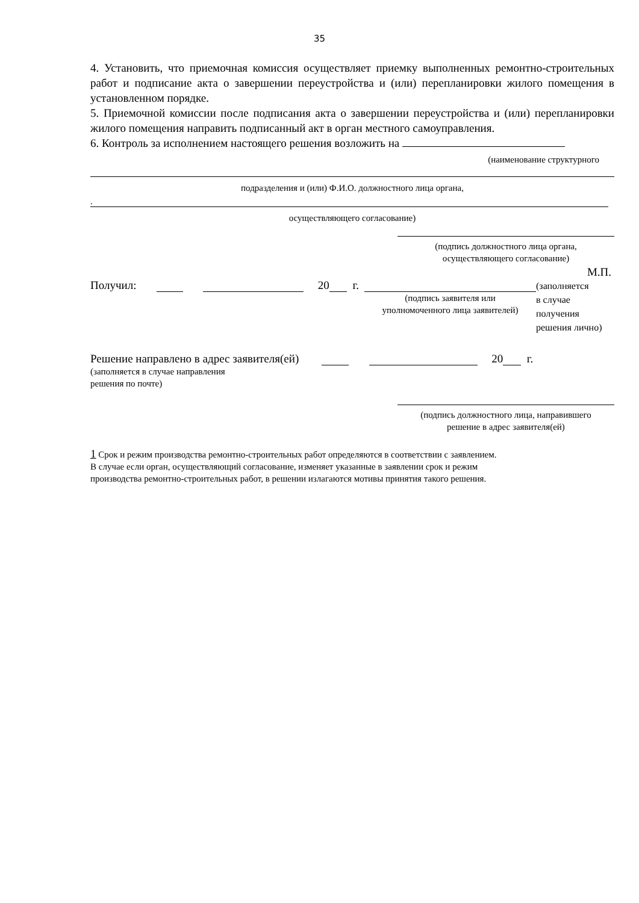35
4. Установить, что приемочная комиссия осуществляет приемку выполненных ремонтно-строительных работ и подписание акта о завершении переустройства и (или) перепланировки жилого помещения в установленном порядке.
5. Приемочной комиссии после подписания акта о завершении переустройства и (или) перепланировки жилого помещения направить подписанный акт в орган местного самоуправления.
6. Контроль за исполнением настоящего решения возложить на
(наименование структурного
подразделения и (или) Ф.И.О. должностного лица органа,
.
осуществляющего согласование)
(подпись должностного лица органа,
осуществляющего согласование)
М.П.
Получил: 20 г.
(подпись заявителя или
уполномоченного лица заявителей)
(заполняется
в случае
получения
решения лично)
Решение направлено в адрес заявителя(ей) 20 г.
(заполняется в случае направления
решения по почте)
(подпись должностного лица, направившего
решение в адрес заявителя(ей)
1 Срок и режим производства ремонтно-строительных работ определяются в соответствии с заявлением.
В случае если орган, осуществляющий согласование, изменяет указанные в заявлении срок и режим
производства ремонтно-строительных работ, в решении излагаются мотивы принятия такого решения.